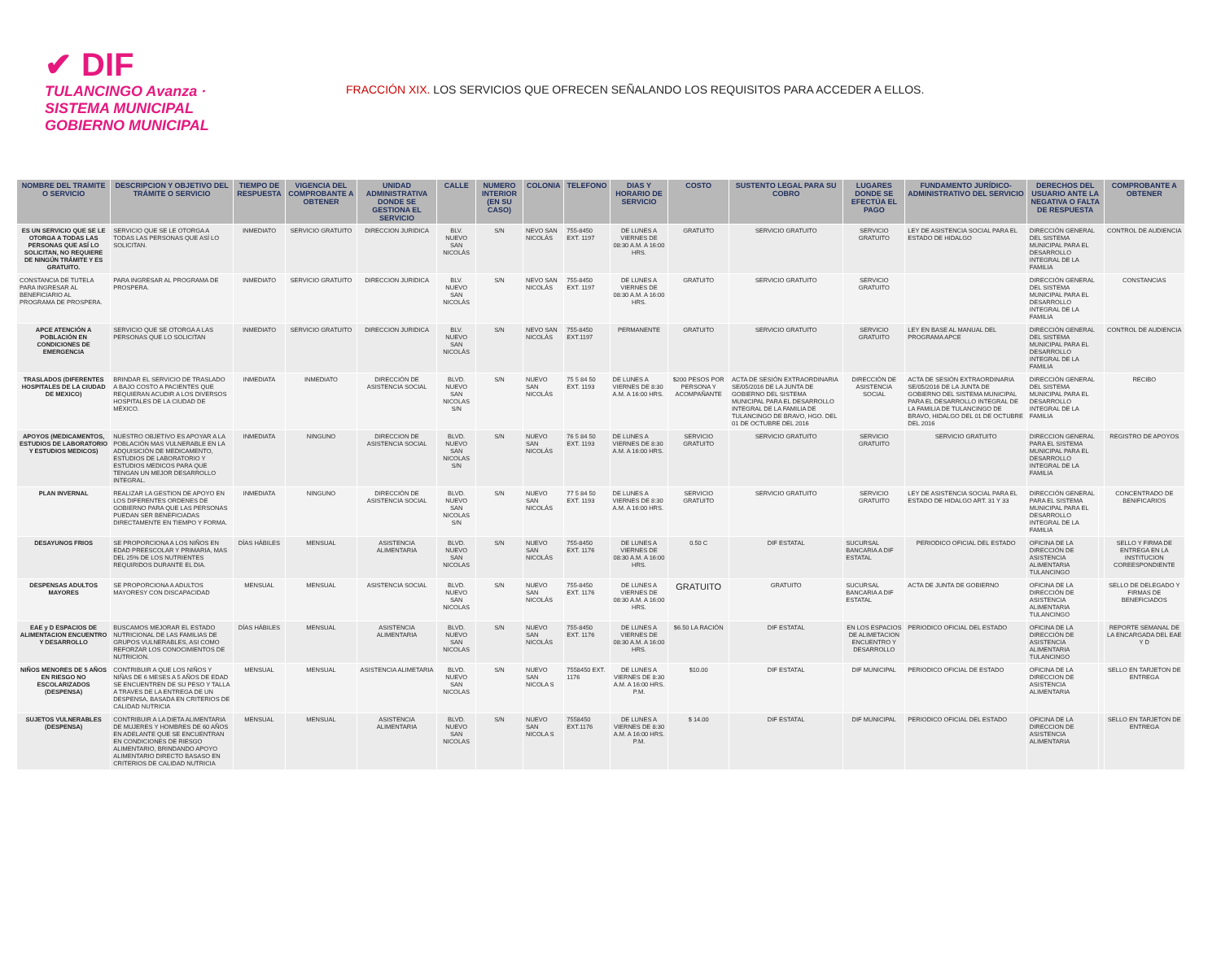✔ DIF
TULANCINGO Avanza · SISTEMA MUNICIPAL GOBIERNO MUNICIPAL
FRACCIÓN XIX. LOS SERVICIOS QUE OFRECEN SEÑALANDO LOS REQUISITOS PARA ACCEDER A ELLOS.
| NOMBRE DEL TRAMITE O SERVICIO | DESCRIPCION Y OBJETIVO DEL TRÁMITE O SERVICIO | TIEMPO DE RESPUESTA | VIGENCIA DEL COMPROBANTE A OBTENER | UNIDAD ADMINISTRATIVA DONDE SE GESTIONA EL SERVICIO | CALLE | NUMERO INTERIOR (EN SU CASO) | COLONIA | TELEFONO | DIAS Y HORARIO DE SERVICIO | COSTO | SUSTENTO LEGAL PARA SU COBRO | LUGARES DONDE SE EFECTÚA EL PAGO | FUNDAMENTO JURÍDICO-ADMINISTRATIVO DEL SERVICIO | DERECHOS DEL USUARIO ANTE LA NEGATIVA O FALTA DE RESPUESTA | | COMPROBANTE A OBTENER |
| --- | --- | --- | --- | --- | --- | --- | --- | --- | --- | --- | --- | --- | --- | --- | --- | --- |
| ES UN SERVICIO QUE SE LE OTORGA A TODAS LAS PERSONAS QUE ASÍ LO SOLICITAN, NO REQUIERE DE NINGÚN TRÁMITE Y ES GRATUITO. | SERVICIO QUE SE LE OTORGA A TODAS LAS PERSONAS QUE ASÍ LO SOLICITAN. | INMEDIATO | SERVICIO GRATUITO | DIRECCION JURIDICA | BLV. NUEVO SAN NICOLÁS | S/N | NEVO SAN NICOLÁS | 755-8450 EXT. 1197 | DE LUNES A VIERNES DE 08:30 A.M. A 16:00 HRS. | GRATUITO | SERVICIO GRATUITO | SERVICIO GRATUITO | LEY DE ASISTENCIA SOCIAL PARA EL ESTADO DE HIDALGO | DIRECCIÓN GENERAL DEL SISTEMA MUNICIPAL PARA EL DESARROLLO INTEGRAL DE LA FAMILIA | | CONTROL DE AUDIENCIA |
| CONSTANCIA DE TUTELA PARA INGRESAR AL BENEFICIARIO AL PROGRAMA DE PROSPERA. | PARA INGRESAR AL PROGRAMA DE PROSPERA. | INMEDIATO | SERVICIO GRATUITO | DIRECCION JURIDICA | BLV. NUEVO SAN NICOLÁS | S/N | NEVO SAN NICOLÁS | 755-8450 EXT. 1197 | DE LUNES A VIERNES DE 08:30 A.M. A 16:00 HRS. | GRATUITO | SERVICIO GRATUITO | SERVICIO GRATUITO | | DIRECCIÓN GENERAL DEL SISTEMA MUNICIPAL PARA EL DESARROLLO INTEGRAL DE LA FAMILIA | | CONSTANCIAS |
| APCE ATENCIÓN A POBLACIÓN EN CONDICIONES DE EMERGENCIA | SERVICIO QUE SE OTORGA A LAS PERSONAS QUE LO SOLICITAN | INMEDIATO | SERVICIO GRATUITO | DIRECCION JURIDICA | BLV. NUEVO SAN NICOLÁS | S/N | NEVO SAN NICOLÁS | 755-8450 EXT.1197 | PERMANENTE | GRATUITO | SERVICIO GRATUITO | SERVICIO GRATUITO | LEY EN BASE AL MANUAL DEL PROGRAMA APCE | DIRECCIÓN GENERAL DEL SISTEMA MUNICIPAL PARA EL DESARROLLO INTEGRAL DE LA FAMILIA | | CONTROL DE AUDIENCIA |
| TRASLADOS (DIFERENTES HOSPITALES DE LA CIUDAD DE MEXICO) | BRINDAR EL SERVICIO DE TRASLADO A BAJO COSTO A PACIENTES QUE REQUIERAN ACUDIR A LOS DIVERSOS HOSPITALES DE LA CIUDAD DE MÉXICO. | INMEDIATA | INMEDIATO | DIRECCIÓN DE ASISTENCIA SOCIAL | BLVD. NUEVO SAN NICOLAS S/N | S/N | NUEVO SAN NICOLÁS | 75 5 84 50 EXT. 1193 | DE LUNES A VIERNES DE 8:30 A.M. A 16:00 HRS. | $200 PESOS POR PERSONA Y ACOMPAÑANTE | ACTA DE SESIÓN EXTRAORDINARIA SE/05/2016 DE LA JUNTA DE GOBIERNO DEL SISTEMA MUNICIPAL PARA EL DESARROLLO INTEGRAL DE LA FAMILIA DE TULANCINGO DE BRAVO, HGO. DEL 01 DE OCTUBRE DEL 2016 | DIRECCIÓN DE ASISTENCIA SOCIAL | ACTA DE SESIÓN EXTRAORDINARIA SE/05/2016 DE LA JUNTA DE GOBIERNO DEL SISTEMA MUNICIPAL PARA EL DESARROLLO INTEGRAL DE LA FAMILIA DE TULANCINGO DE BRAVO, HIDALGO DEL 01 DE OCTUBRE DEL 2016 | DIRECCIÓN GENERAL DEL SISTEMA MUNICIPAL PARA EL DESARROLLO INTEGRAL DE LA FAMILIA | | RECIBO |
| APOYOS (MEDICAMENTOS, ESTUDIOS DE LABORATORIO Y ESTUDIOS MEDICOS) | NUESTRO OBJETIVO ES APOYAR A LA POBLACIÓN MAS VULNERABLE EN LA ADQUISICIÓN DE MEDICAMENTO, ESTUDIOS DE LABORATORIO Y ESTUDIOS MEDICOS PARA QUE TENGAN UN MEJOR DESARROLLO INTEGRAL. | INMEDIATA | NINGUNO | DIRECCION DE ASISTENCIA SOCIAL | BLVD. NUEVO SAN NICOLAS S/N | S/N | NUEVO SAN NICOLÁS | 76 5 84 50 EXT. 1193 | DE LUNES A VIERNES DE 8:30 A.M. A 16:00 HRS. | SERVICIO GRATUITO | SERVICIO GRATUITO | SERVICIO GRATUITO | SERVICIO GRATUITO | DIRECCION GENERAL PARA EL SISTEMA MUNICIPAL PARA EL DESARROLLO INTEGRAL DE LA FAMILIA | | REGISTRO DE APOYOS |
| PLAN INVERNAL | REALIZAR LA GESTION DE APOYO EN LOS DIFERENTES ORDENES DE GOBIERNO PARA QUE LAS PERSONAS PUEDAN SER BENEFICIADAS DIRECTAMENTE EN TIEMPO Y FORMA. | INMEDIATA | NINGUNO | DIRECCIÓN DE ASISTENCIA SOCIAL | BLVD. NUEVO SAN NICOLAS S/N | S/N | NUEVO SAN NICOLÁS | 77 5 84 50 EXT. 1193 | DE LUNES A VIERNES DE 8:30 A.M. A 16:00 HRS. | SERVICIO GRATUITO | SERVICIO GRATUITO | SERVICIO GRATUITO | LEY DE ASISTENCIA SOCIAL PARA EL ESTADO DE HIDALGO ART. 31 Y 33 | DIRECCIÓN GENERAL PARA EL SISTEMA MUNICIPAL PARA EL DESARROLLO INTEGRAL DE LA FAMILIA | | CONCENTRADO DE BENIFICARIOS |
| DESAYUNOS FRIOS | SE PROPORCIONA A LOS NIÑOS EN EDAD PREESCOLAR Y PRIMARIA, MAS DEL 25% DE LOS NUTRIENTES REQUIRIDOS DURANTE EL DIA. | DÍAS HÁBILES | MENSUAL | ASISTENCIA ALIMENTARIA | BLVD. NUEVO SAN NICOLAS | S/N | NUEVO SAN NICOLÁS | 755-8450 EXT. 1176 | DE LUNES A VIERNES DE 08:30 A.M. A 16:00 HRS. | 0.50 C | DIF ESTATAL | SUCURSAL BANCARIA A DIF ESTATAL | PERIODICO OFICIAL DEL ESTADO | OFICINA DE LA DIRECCIÓN DE ASISTENCIA ALIMENTARIA TULANCINGO | | SELLO Y FIRMA DE ENTREGA EN LA INSTITUCION COREESPONDIENTE |
| DESPENSAS ADULTOS MAYORES | SE PROPORCIONA A ADULTOS MAYORESY CON DISCAPACIDAD | MENSUAL | MENSUAL | ASISTENCIA SOCIAL | BLVD. NUEVO SAN NICOLAS | S/N | NUEVO SAN NICOLÁS | 755-8450 EXT. 1176 | DE LUNES A VIERNES DE 08:30 A.M. A 16:00 HRS. | GRATUITO | GRATUITO | SUCURSAL BANCARIA A DIF ESTATAL | ACTA DE JUNTA DE GOBIERNO | OFICINA DE LA DIRECCIÓN DE ASISTENCIA ALIMENTARIA TULANCINGO | | SELLO DE DELEGADO Y FIRMAS DE BENEFICIADOS |
| EAE y D ESPACIOS DE ALIMENTACION ENCUENTRO Y DESARROLLO | BUSCAMOS MEJORAR EL ESTADO NUTRICIONAL DE LAS FAMILIAS DE GRUPOS VULNERABLES, ASI COMO REFORZAR LOS CONOCIMIENTOS DE NUTRICION. | DÍAS HÁBILES | MENSUAL | ASISTENCIA ALIMENTARIA | BLVD. NUEVO SAN NICOLAS | S/N | NUEVO SAN NICOLÁS | 755-8450 EXT. 1176 | DE LUNES A VIERNES DE 08:30 A.M. A 16:00 HRS. | $6.50 LA RACIÓN | DIF ESTATAL | EN LOS ESPACIOS DE ALIMETACION ENCUENTRO Y DESARROLLO | PERIODICO OFICIAL DEL ESTADO | OFICINA DE LA DIRECCIÓN DE ASISTENCIA ALIMENTARIA TULANCINGO | | REPORTE SEMANAL DE LA ENCARGADA DEL EAE Y D |
| NIÑOS MENORES DE 5 AÑOS EN RIESGO NO ESCOLARIZADOS (DESPENSA) | CONTRIBUIR A QUE LOS NIÑOS Y NIÑAS DE 6 MESES A 5 AÑOS DE EDAD SE ENCUENTREN DE SU PESO Y TALLA A TRAVES DE LA ENTREGA DE UN DESPENSA, BASADA EN CRITERIOS DE CALIDAD NUTRICIA | MENSUAL | MENSUAL | ASISTENCIA ALIMETARIA | BLVD. NUEVO SAN NICOLAS | S/N | NUEVO SAN NICOLA S | 7558450 EXT. 1176 | DE LUNES A VIERNES DE 8:30 A.M. A 16:00 HRS. P.M. | $10.00 | DIF ESTATAL | DIF MUNICIPAL | PERIODICO OFICIAL DE ESTADO | OFICINA DE LA DIRECCION DE ASISTENCIA ALIMENTARIA | | SELLO EN TARJETON DE ENTREGA |
| SUJETOS VULNERABLES (DESPENSA) | CONTRIBUIR A LA DIETA ALIMENTARIA DE MUJERES Y HOMBRES DE 60 AÑOS EN ADELANTE QUE SE ENCUENTRAN EN CONDICIONES DE RIESGO ALIMENTARIO, BRINDANDO APOYO ALIMENTARIO DIRECTO BASASO EN CRITERIOS DE CALIDAD NUTRICIA | MENSUAL | MENSUAL | ASISTENCIA ALIMENTARIA | BLVD. NUEVO SAN NICOLAS | S/N | NUEVO SAN NICOLA S | 7558450 EXT.1176 | DE LUNES A VIERNES DE 8:30 A.M. A 16:00 HRS. P.M. | $ 14.00 | DIF ESTATAL | DIF MUNICIPAL | PERIODICO OFICIAL DEL ESTADO | OFICINA DE LA DIRECCION DE ASISTENCIA ALIMENTARIA | | SELLO EN TARJETON DE ENTREGA |